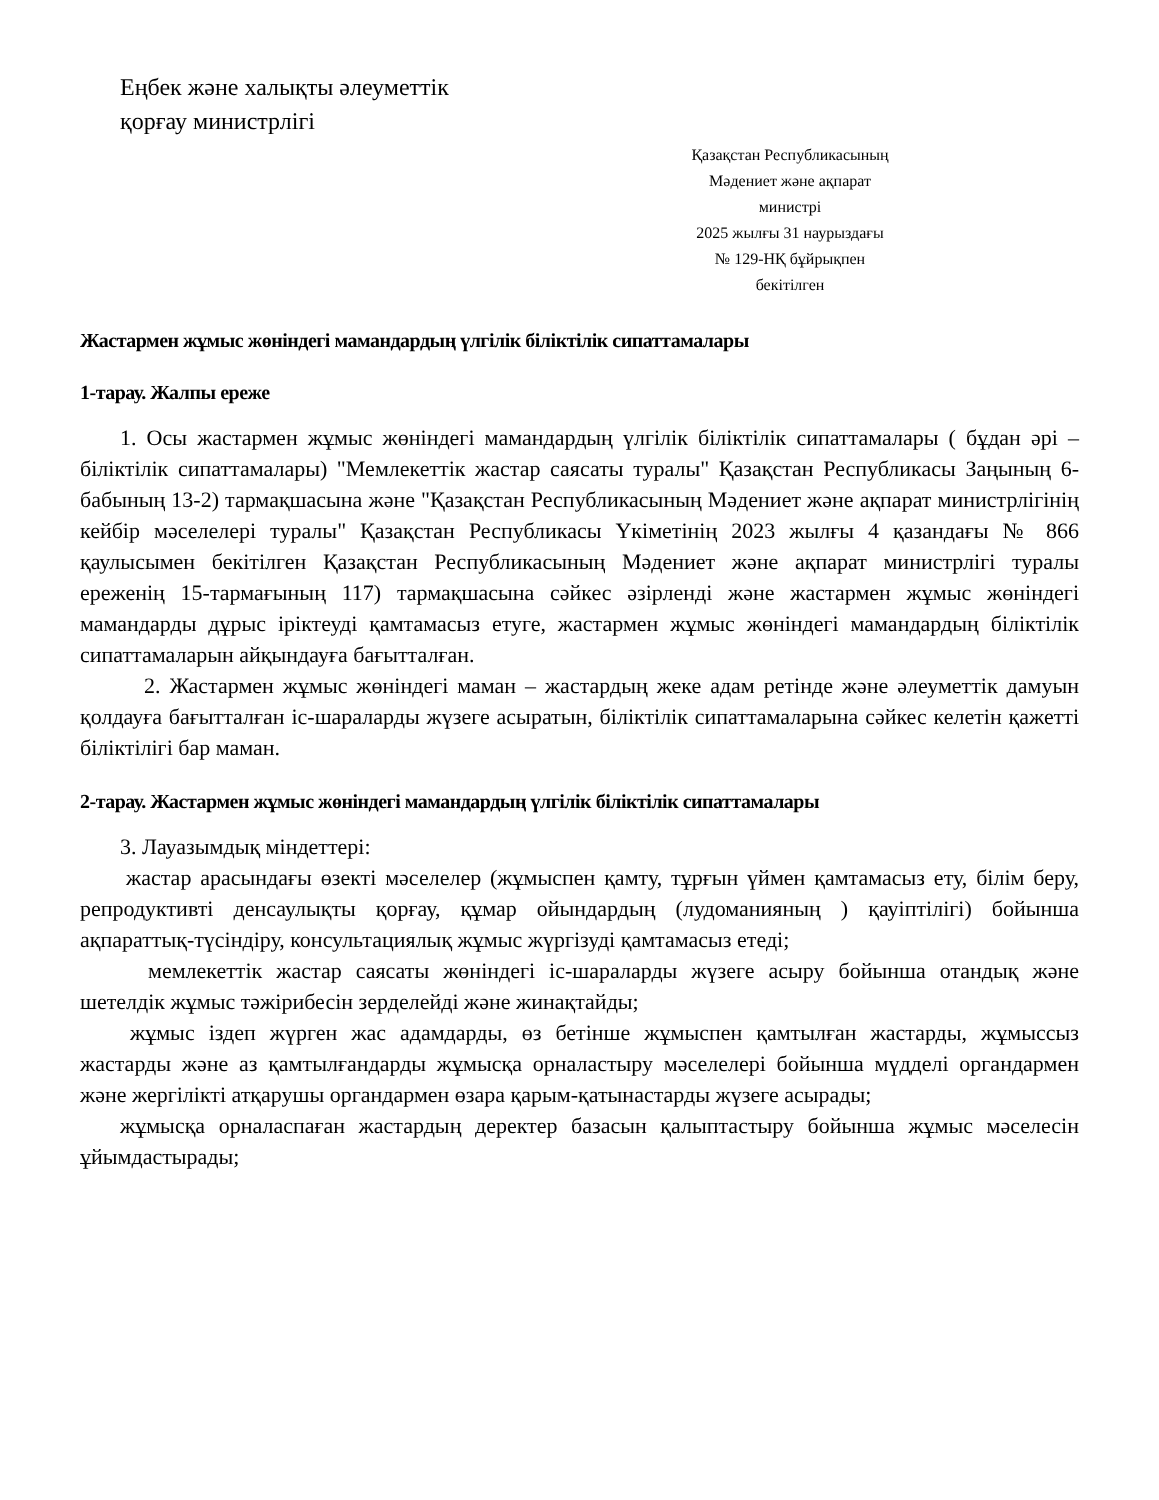Еңбек және халықты әлеуметтік
қорғау министрлігі
Қазақстан Республикасының
Мәдениет және ақпарат
министрі
2025 жылғы 31 наурыздағы
№ 129-НҚ бұйрықпен
бекітілген
Жастармен жұмыс жөніндегі мамандардың үлгілік біліктілік сипаттамалары
1-тарау. Жалпы ереже
1. Осы жастармен жұмыс жөніндегі мамандардың үлгілік біліктілік сипаттамалары ( бұдан әрі – біліктілік сипаттамалары) "Мемлекеттік жастар саясаты туралы" Қазақстан Республикасы Заңының 6-бабының 13-2) тармақшасына және "Қазақстан Республикасының Мәдениет және ақпарат министрлігінің кейбір мәселелері туралы" Қазақстан Республикасы Үкіметінің 2023 жылғы 4 қазандағы № 866 қаулысымен бекітілген Қазақстан Республикасының Мәдениет және ақпарат министрлігі туралы ереженің 15-тармағының 117) тармақшасына сәйкес әзірленді және жастармен жұмыс жөніндегі мамандарды дұрыс іріктеуді қамтамасыз етуге, жастармен жұмыс жөніндегі мамандардың біліктілік сипаттамаларын айқындауға бағытталған.
2. Жастармен жұмыс жөніндегі маман – жастардың жеке адам ретінде және әлеуметтік дамуын қолдауға бағытталған іс-шараларды жүзеге асыратын, біліктілік сипаттамаларына сәйкес келетін қажетті біліктілігі бар маман.
2-тарау. Жастармен жұмыс жөніндегі мамандардың үлгілік біліктілік сипаттамалары
3. Лауазымдық міндеттері:
жастар арасындағы өзекті мәселелер (жұмыспен қамту, тұрғын үймен қамтамасыз ету, білім беру, репродуктивті денсаулықты қорғау, құмар ойындардың (лудоманияның ) қауіптілігі) бойынша ақпараттық-түсіндіру, консультациялық жұмыс жүргізуді қамтамасыз етеді;
мемлекеттік жастар саясаты жөніндегі іс-шараларды жүзеге асыру бойынша отандық және шетелдік жұмыс тәжірибесін зерделейді және жинақтайды;
жұмыс іздеп жүрген жас адамдарды, өз бетінше жұмыспен қамтылған жастарды, жұмыссыз жастарды және аз қамтылғандарды жұмысқа орналастыру мәселелері бойынша мүдделі органдармен және жергілікті атқарушы органдармен өзара қарым-қатынастарды жүзеге асырады;
жұмысқа орналаспаған жастардың деректер базасын қалыптастыру бойынша жұмыс мәселесін ұйымдастырады;